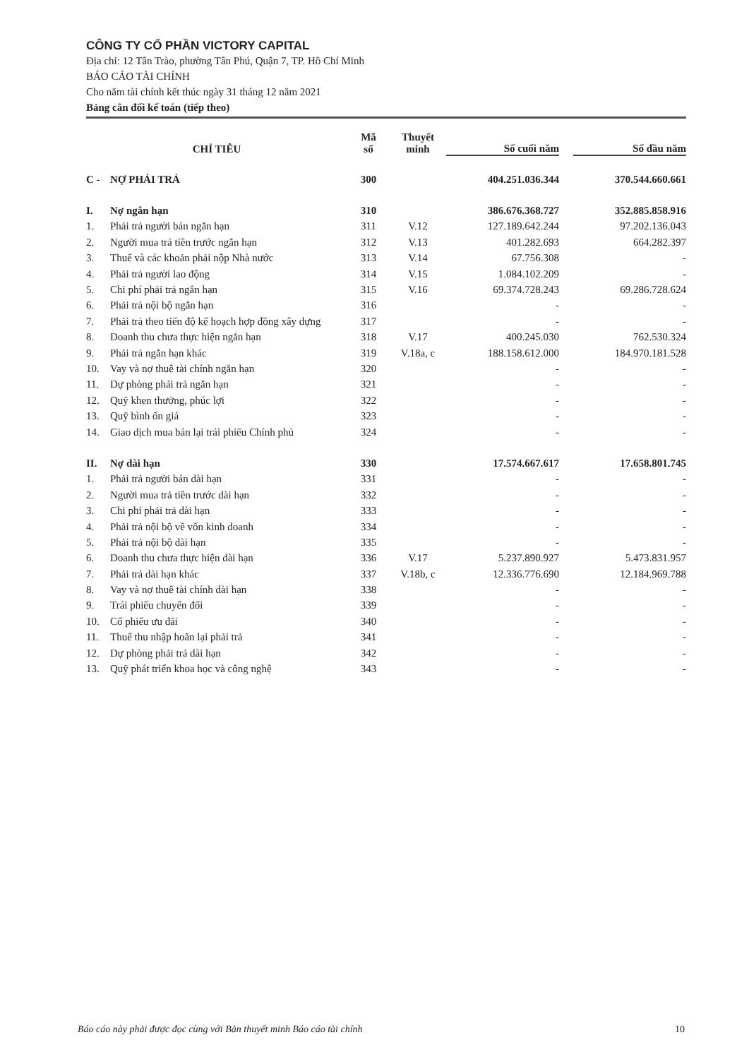CÔNG TY CỔ PHẦN VICTORY CAPITAL
Địa chỉ: 12 Tân Trào, phường Tân Phú, Quận 7, TP. Hồ Chí Minh
BÁO CÁO TÀI CHÍNH
Cho năm tài chính kết thúc ngày 31 tháng 12 năm 2021
Bảng cân đối kế toán (tiếp theo)
| CHỈ TIÊU | | Mã số | Thuyết minh | Số cuối năm | | Số đầu năm |
| --- | --- | --- | --- | --- | --- | --- |
| C - | NỢ PHẢI TRẢ | 300 | | 404.251.036.344 | | 370.544.660.661 |
| I. | Nợ ngắn hạn | 310 | | 386.676.368.727 | | 352.885.858.916 |
| 1. | Phải trả người bán ngắn hạn | 311 | V.12 | 127.189.642.244 | | 97.202.136.043 |
| 2. | Người mua trả tiền trước ngắn hạn | 312 | V.13 | 401.282.693 | | 664.282.397 |
| 3. | Thuế và các khoản phải nộp Nhà nước | 313 | V.14 | 67.756.308 | | - |
| 4. | Phải trả người lao động | 314 | V.15 | 1.084.102.209 | | - |
| 5. | Chi phí phải trả ngắn hạn | 315 | V.16 | 69.374.728.243 | | 69.286.728.624 |
| 6. | Phải trả nội bộ ngắn hạn | 316 | | - | | - |
| 7. | Phải trả theo tiến độ kế hoạch hợp đồng xây dựng | 317 | | - | | - |
| 8. | Doanh thu chưa thực hiện ngắn hạn | 318 | V.17 | 400.245.030 | | 762.530.324 |
| 9. | Phải trả ngắn hạn khác | 319 | V.18a, c | 188.158.612.000 | | 184.970.181.528 |
| 10. | Vay và nợ thuê tài chính ngắn hạn | 320 | | - | | - |
| 11. | Dự phòng phải trả ngắn hạn | 321 | | - | | - |
| 12. | Quỹ khen thưởng, phúc lợi | 322 | | - | | - |
| 13. | Quỹ bình ổn giá | 323 | | - | | - |
| 14. | Giao dịch mua bán lại trái phiếu Chính phủ | 324 | | - | | - |
| II. | Nợ dài hạn | 330 | | 17.574.667.617 | | 17.658.801.745 |
| 1. | Phải trả người bán dài hạn | 331 | | - | | - |
| 2. | Người mua trả tiền trước dài hạn | 332 | | - | | - |
| 3. | Chi phí phải trả dài hạn | 333 | | - | | - |
| 4. | Phải trả nội bộ về vốn kinh doanh | 334 | | - | | - |
| 5. | Phải trả nội bộ dài hạn | 335 | | - | | - |
| 6. | Doanh thu chưa thực hiện dài hạn | 336 | V.17 | 5.237.890.927 | | 5.473.831.957 |
| 7. | Phải trả dài hạn khác | 337 | V.18b, c | 12.336.776.690 | | 12.184.969.788 |
| 8. | Vay và nợ thuê tài chính dài hạn | 338 | | - | | - |
| 9. | Trái phiếu chuyển đổi | 339 | | - | | - |
| 10. | Cổ phiếu ưu đãi | 340 | | - | | - |
| 11. | Thuế thu nhập hoãn lại phải trả | 341 | | - | | - |
| 12. | Dự phòng phải trả dài hạn | 342 | | - | | - |
| 13. | Quỹ phát triển khoa học và công nghệ | 343 | | - | | - |
Báo cáo này phải được đọc cùng với Bản thuyết minh Báo cáo tài chính 10